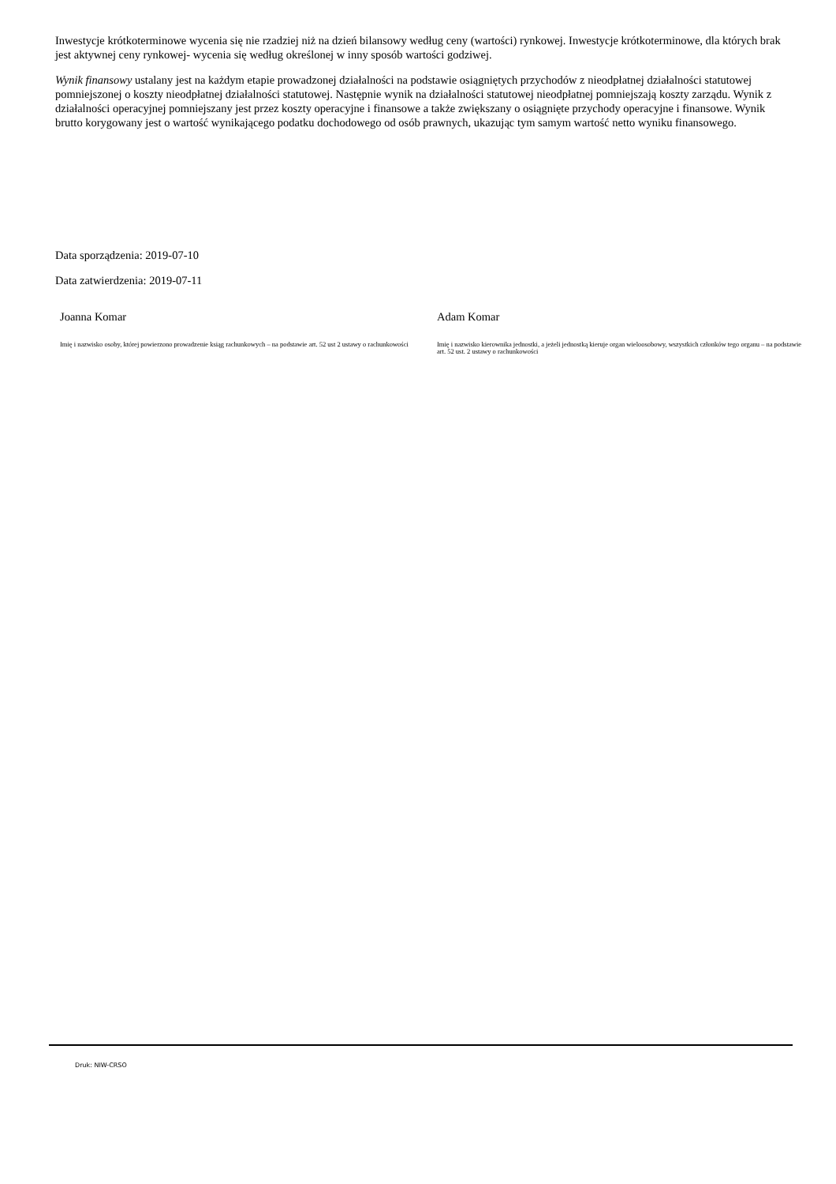Inwestycje krótkoterminowe wycenia się nie rzadziej niż na dzień bilansowy według ceny (wartości) rynkowej. Inwestycje krótkoterminowe, dla których brak jest aktywnej ceny rynkowej- wycenia się według określonej w inny sposób wartości godziwej.
Wynik finansowy ustalany jest na każdym etapie prowadzonej działalności na podstawie osiągniętych przychodów z nieodpłatnej działalności statutowej pomniejszonej o koszty nieodpłatnej działalności statutowej. Następnie wynik na działalności statutowej nieodpłatnej pomniejszają koszty zarządu. Wynik z działalności operacyjnej pomniejszany jest przez koszty operacyjne i finansowe a także zwiększany o osiągnięte przychody operacyjne i finansowe. Wynik brutto korygowany jest o wartość wynikającego podatku dochodowego od osób prawnych, ukazując tym samym wartość netto wyniku finansowego.
Data sporządzenia: 2019-07-10
Data zatwierdzenia: 2019-07-11
Joanna Komar
Imię i nazwisko osoby, której powierzono prowadzenie ksiąg rachunkowych – na podstawie art. 52 ust 2 ustawy o rachunkowości
Adam Komar
Imię i nazwisko kierownika jednostki, a jeżeli jednostką kieruje organ wieloosobowy, wszystkich członków tego organu – na podstawie art. 52 ust. 2 ustawy o rachunkowości
Druk: NIW-CRSO